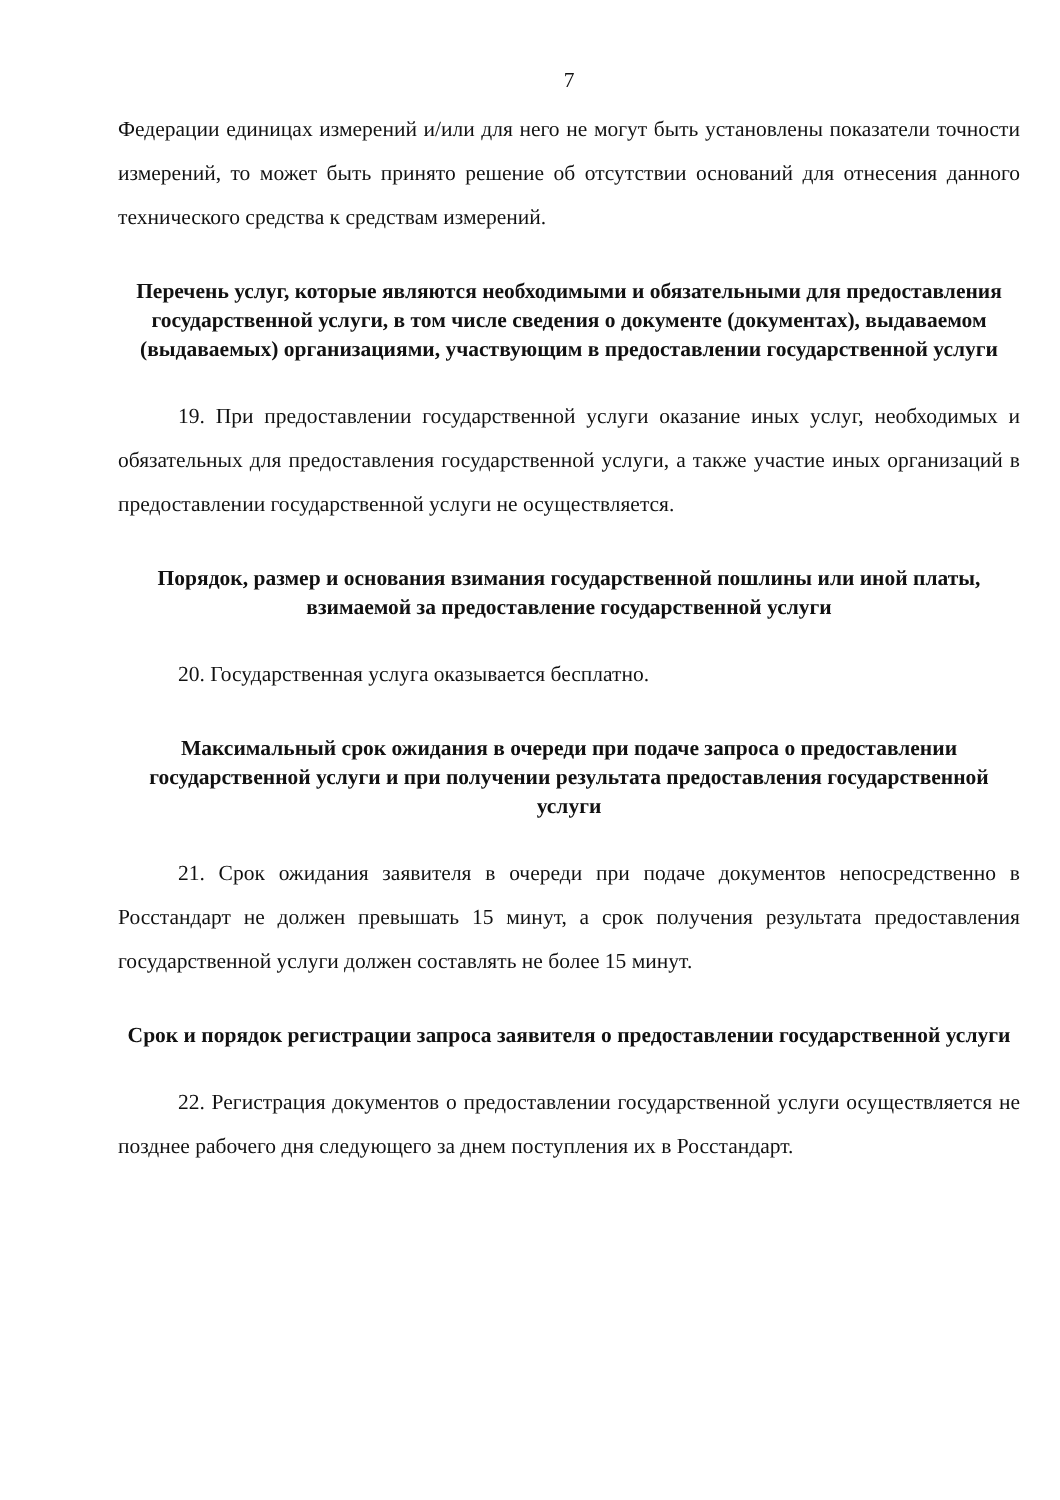7
Федерации единицах измерений и/или для него не могут быть установлены показатели точности измерений, то может быть принято решение об отсутствии оснований для отнесения данного технического средства к средствам измерений.
Перечень услуг, которые являются необходимыми и обязательными для предоставления государственной услуги, в том числе сведения о документе (документах), выдаваемом (выдаваемых) организациями, участвующим в предоставлении государственной услуги
19. При предоставлении государственной услуги оказание иных услуг, необходимых и обязательных для предоставления государственной услуги, а также участие иных организаций в предоставлении государственной услуги не осуществляется.
Порядок, размер и основания взимания государственной пошлины или иной платы, взимаемой за предоставление государственной услуги
20. Государственная услуга оказывается бесплатно.
Максимальный срок ожидания в очереди при подаче запроса о предоставлении государственной услуги и при получении результата предоставления государственной услуги
21. Срок ожидания заявителя в очереди при подаче документов непосредственно в Росстандарт не должен превышать 15 минут, а срок получения результата предоставления государственной услуги должен составлять не более 15 минут.
Срок и порядок регистрации запроса заявителя о предоставлении государственной услуги
22. Регистрация документов о предоставлении государственной услуги осуществляется не позднее рабочего дня следующего за днем поступления их в Росстандарт.